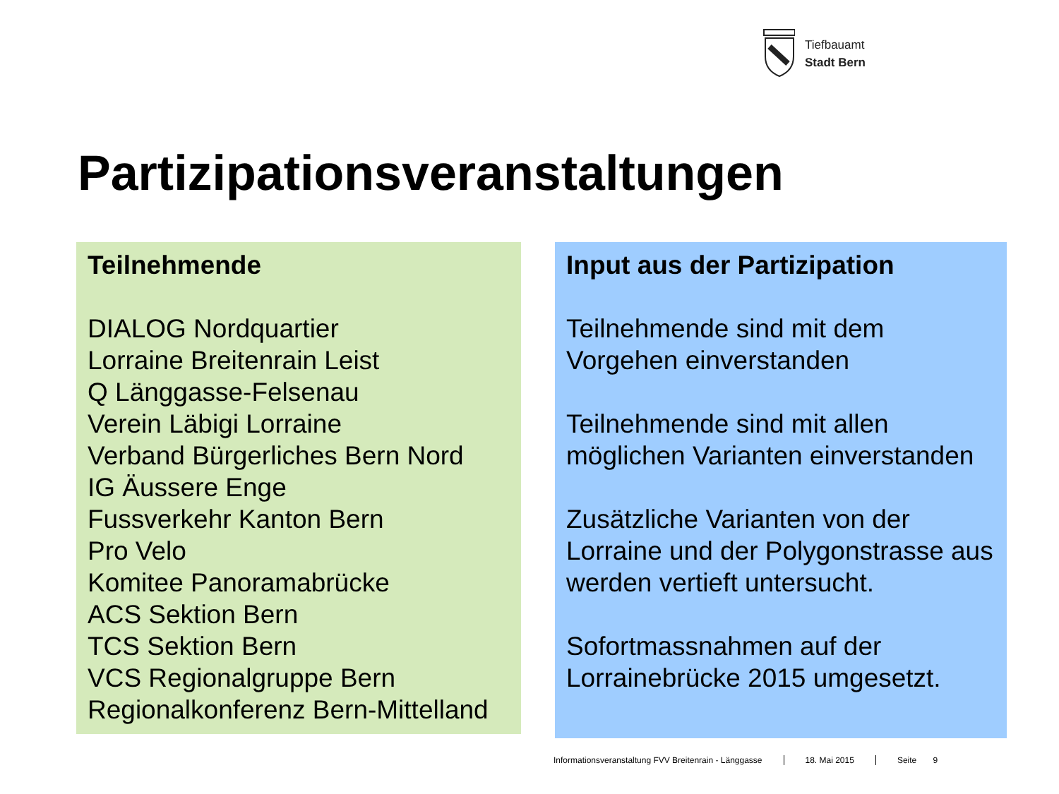Tiefbauamt
Stadt Bern
Partizipationsveranstaltungen
Teilnehmende
DIALOG Nordquartier
Lorraine Breitenrain Leist
Q Länggasse-Felsenau
Verein Läbigi Lorraine
Verband Bürgerliches Bern Nord
IG Äussere Enge
Fussverkehr Kanton Bern
Pro Velo
Komitee Panoramabrücke
ACS Sektion Bern
TCS Sektion Bern
VCS Regionalgruppe Bern
Regionalkonferenz Bern-Mittelland
Input aus der Partizipation
Teilnehmende sind mit dem Vorgehen einverstanden
Teilnehmende sind mit allen möglichen Varianten einverstanden
Zusätzliche Varianten von der Lorraine und der Polygonstrasse aus werden vertieft untersucht.
Sofortmassnahmen auf der Lorrainebrücke 2015 umgesetzt.
Informationsveranstaltung FVV Breitenrain - Länggasse 18. Mai 2015 Seite 9